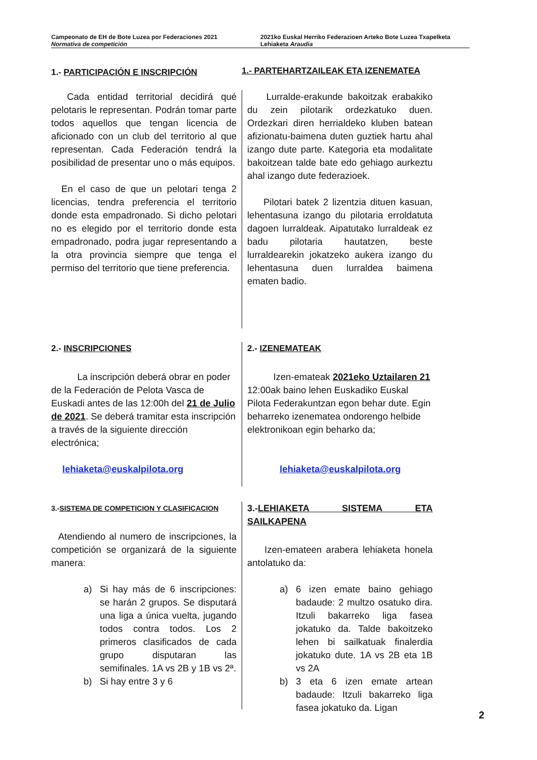Campeonato de EH de Bote Luzea por Federaciones 2021
Normativa de competición
2021ko Euskal Herriko Federazioen Arteko Bote Luzea Txapelketa
Lehiaketa Araudia
1.- PARTICIPACIÓN E INSCRIPCIÓN
1.- PARTEHARTZAILEAK ETA IZENEMATEA
Cada entidad territorial decidirá qué pelotaris le representan. Podrán tomar parte todos aquellos que tengan licencia de aficionado con un club del territorio al que representan. Cada Federación tendrá la posibilidad de presentar uno o más equipos.
En el caso de que un pelotari tenga 2 licencias, tendra preferencia el territorio donde esta empadronado. Si dicho pelotari no es elegido por el territorio donde esta empadronado, podra jugar representando a la otra provincia siempre que tenga el permiso del territorio que tiene preferencia.
Lurralde-erakunde bakoitzak erabakiko du zein pilotarik ordezkatuko duen. Ordezkari diren herrialdeko kluben batean afizionatu-baimena duten guztiek hartu ahal izango dute parte. Kategoria eta modalitate bakoitzean talde bate edo gehiago aurkeztu ahal izango dute federazioek.
Pilotari batek 2 lizentzia dituen kasuan, lehentasuna izango du pilotaria erroldatuta dagoen lurraldeak. Aipatutako lurraldeak ez badu pilotaria hautatzen, beste lurraldearekin jokatzeko aukera izango du lehentasuna duen lurraldea baimena ematen badio.
2.- INSCRIPCIONES
La inscripción deberá obrar en poder de la Federación de Pelota Vasca de Euskadi antes de las 12:00h del 21 de Julio de 2021. Se deberá tramitar esta inscripción a través de la siguiente dirección electrónica;
lehiaketa@euskalpilota.org
2.- IZENEMATEAK
Izen-emateak 2021eko Uztailaren 21 12:00ak baino lehen Euskadiko Euskal Pilota Federakuntzan egon behar dute. Egin beharreko izenematea ondorengo helbide elektronikoan egin beharko da;
lehiaketa@euskalpilota.org
3.-SISTEMA DE COMPETICION Y CLASIFICACION
Atendiendo al numero de inscripciones, la competición se organizará de la siguiente manera:
a) Si hay más de 6 inscripciones: se harán 2 grupos. Se disputará una liga a única vuelta, jugando todos contra todos. Los 2 primeros clasificados de cada grupo disputaran las semifinales. 1A vs 2B y 1B vs 2ª.
b) Si hay entre 3 y 6
3.-LEHIAKETA SISTEMA ETA SAILKAPENA
Izen-emateen arabera lehiaketa honela antolatuko da:
a) 6 izen emate baino gehiago badaude: 2 multzo osatuko dira. Itzuli bakarreko liga fasea jokatuko da. Talde bakoitzeko lehen bi sailkatuak finalerdia jokatuko dute. 1A vs 2B eta 1B vs 2A
b) 3 eta 6 izen emate artean badaude: Itzuli bakarreko liga fasea jokatuko da. Ligan
2